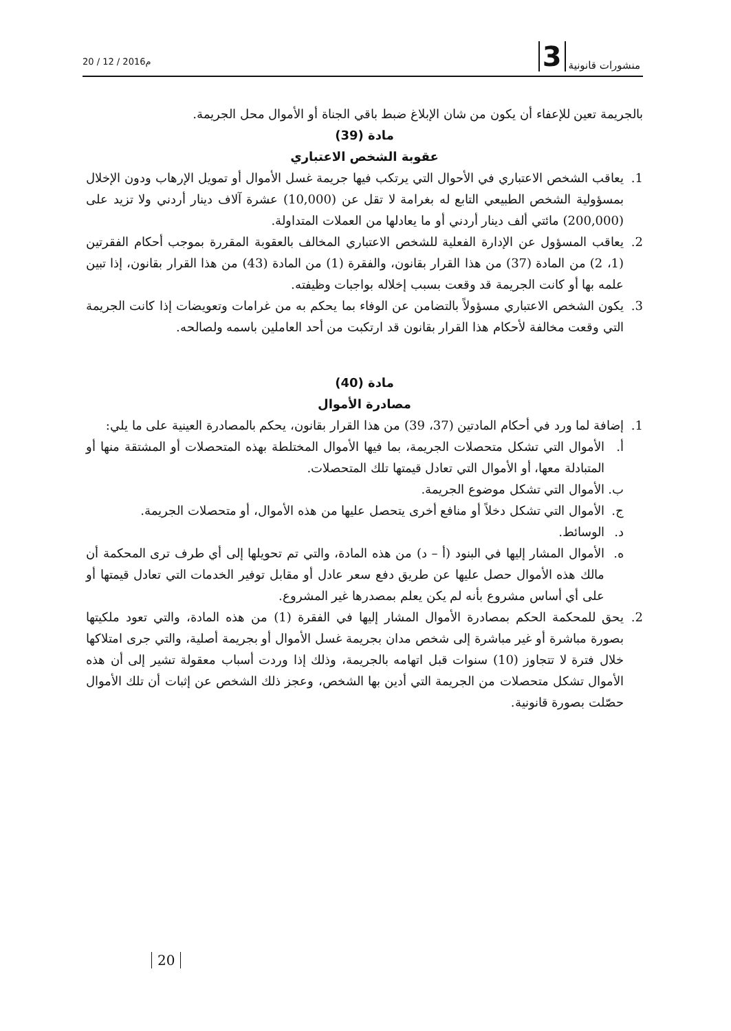20 / 12 / 2016م
3 منشورات قانونية
بالجريمة تعين للإعفاء أن يكون من شان الإبلاغ ضبط باقي الجناة أو الأموال محل الجريمة.
مادة (39)
عقوبة الشخص الاعتباري
1. يعاقب الشخص الاعتباري في الأحوال التي يرتكب فيها جريمة غسل الأموال أو تمويل الإرهاب ودون الإخلال بمسؤولية الشخص الطبيعي التابع له بغرامة لا تقل عن (10,000) عشرة آلاف دينار أردني ولا تزيد على (200,000) مائتي ألف دينار أردني أو ما يعادلها من العملات المتداولة.
2. يعاقب المسؤول عن الإدارة الفعلية للشخص الاعتباري المخالف بالعقوبة المقررة بموجب أحكام الفقرتين (1، 2) من المادة (37) من هذا القرار بقانون، والفقرة (1) من المادة (43) من هذا القرار بقانون، إذا تبين علمه بها أو كانت الجريمة قد وقعت بسبب إخلاله بواجبات وظيفته.
3. يكون الشخص الاعتباري مسؤولاً بالتضامن عن الوفاء بما يحكم به من غرامات وتعويضات إذا كانت الجريمة التي وقعت مخالفة لأحكام هذا القرار بقانون قد ارتكبت من أحد العاملين باسمه ولصالحه.
مادة (40)
مصادرة الأموال
1. إضافة لما ورد في أحكام المادتين (37، 39) من هذا القرار بقانون، يحكم بالمصادرة العينية على ما يلي:
أ. الأموال التي تشكل متحصلات الجريمة، بما فيها الأموال المختلطة بهذه المتحصلات أو المشتقة منها أو المتبادلة معها، أو الأموال التي تعادل قيمتها تلك المتحصلات.
ب. الأموال التي تشكل موضوع الجريمة.
ج. الأموال التي تشكل دخلاً أو منافع أخرى يتحصل عليها من هذه الأموال، أو متحصلات الجريمة.
د. الوسائط.
ه. الأموال المشار إليها في البنود (أ – د) من هذه المادة، والتي تم تحويلها إلى أي طرف ترى المحكمة أن مالك هذه الأموال حصل عليها عن طريق دفع سعر عادل أو مقابل توفير الخدمات التي تعادل قيمتها أو على أي أساس مشروع بأنه لم يكن يعلم بمصدرها غير المشروع.
2. يحق للمحكمة الحكم بمصادرة الأموال المشار إليها في الفقرة (1) من هذه المادة، والتي تعود ملكيتها بصورة مباشرة أو غير مباشرة إلى شخص مدان بجريمة غسل الأموال أو بجريمة أصلية، والتي جرى امتلاكها خلال فترة لا تتجاوز (10) سنوات قبل اتهامه بالجريمة، وذلك إذا وردت أسباب معقولة تشير إلى أن هذه الأموال تشكل متحصلات من الجريمة التي أدين بها الشخص، وعجز ذلك الشخص عن إثبات أن تلك الأموال حصّلت بصورة قانونية.
20